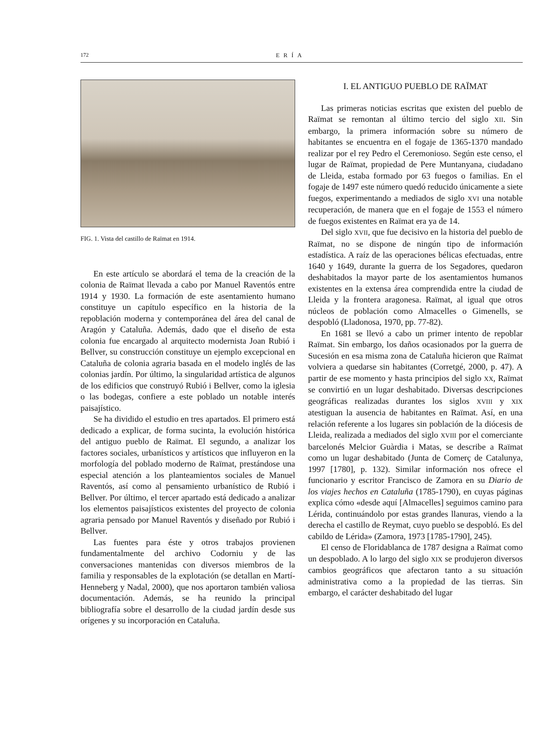172 ERÍA
FIG. 1. Vista del castillo de Raïmat en 1914.
En este artículo se abordará el tema de la creación de la colonia de Raïmat llevada a cabo por Manuel Raventós entre 1914 y 1930. La formación de este asentamiento humano constituye un capítulo específico en la historia de la repoblación moderna y contemporánea del área del canal de Aragón y Cataluña. Además, dado que el diseño de esta colonia fue encargado al arquitecto modernista Joan Rubió i Bellver, su construcción constituye un ejemplo excepcional en Cataluña de colonia agraria basada en el modelo inglés de las colonias jardín. Por último, la singularidad artística de algunos de los edificios que construyó Rubió i Bellver, como la iglesia o las bodegas, confiere a este poblado un notable interés paisajístico.
Se ha dividido el estudio en tres apartados. El primero está dedicado a explicar, de forma sucinta, la evolución histórica del antiguo pueblo de Raïmat. El segundo, a analizar los factores sociales, urbanísticos y artísticos que influyeron en la morfología del poblado moderno de Raïmat, prestándose una especial atención a los planteamientos sociales de Manuel Raventós, así como al pensamiento urbanístico de Rubió i Bellver. Por último, el tercer apartado está dedicado a analizar los elementos paisajísticos existentes del proyecto de colonia agraria pensado por Manuel Raventós y diseñado por Rubió i Bellver.
Las fuentes para éste y otros trabajos provienen fundamentalmente del archivo Codorniu y de las conversaciones mantenidas con diversos miembros de la familia y responsables de la explotación (se detallan en Martí-Henneberg y Nadal, 2000), que nos aportaron también valiosa documentación. Además, se ha reunido la principal bibliografía sobre el desarrollo de la ciudad jardín desde sus orígenes y su incorporación en Cataluña.
I. EL ANTIGUO PUEBLO DE RAÏMAT
Las primeras noticias escritas que existen del pueblo de Raïmat se remontan al último tercio del siglo XII. Sin embargo, la primera información sobre su número de habitantes se encuentra en el fogaje de 1365-1370 mandado realizar por el rey Pedro el Ceremonioso. Según este censo, el lugar de Raïmat, propiedad de Pere Muntanyana, ciudadano de Lleida, estaba formado por 63 fuegos o familias. En el fogaje de 1497 este número quedó reducido únicamente a siete fuegos, experimentando a mediados de siglo XVI una notable recuperación, de manera que en el fogaje de 1553 el número de fuegos existentes en Raïmat era ya de 14.
Del siglo XVII, que fue decisivo en la historia del pueblo de Raïmat, no se dispone de ningún tipo de información estadística. A raíz de las operaciones bélicas efectuadas, entre 1640 y 1649, durante la guerra de los Segadores, quedaron deshabitados la mayor parte de los asentamientos humanos existentes en la extensa área comprendida entre la ciudad de Lleida y la frontera aragonesa. Raïmat, al igual que otros núcleos de población como Almacelles o Gimenells, se despobló (Lladonosa, 1970, pp. 77-82).
En 1681 se llevó a cabo un primer intento de repoblar Raïmat. Sin embargo, los daños ocasionados por la guerra de Sucesión en esa misma zona de Cataluña hicieron que Raïmat volviera a quedarse sin habitantes (Corretgé, 2000, p. 47). A partir de ese momento y hasta principios del siglo XX, Raïmat se convirtió en un lugar deshabitado. Diversas descripciones geográficas realizadas durantes los siglos XVIII y XIX atestiguan la ausencia de habitantes en Raïmat. Así, en una relación referente a los lugares sin población de la diócesis de Lleida, realizada a mediados del siglo XVIII por el comerciante barcelonés Melcior Guàrdia i Matas, se describe a Raïmat como un lugar deshabitado (Junta de Comerç de Catalunya, 1997 [1780], p. 132). Similar información nos ofrece el funcionario y escritor Francisco de Zamora en su Diario de los viajes hechos en Cataluña (1785-1790), en cuyas páginas explica cómo «desde aquí [Almacelles] seguimos camino para Lérida, continuándolo por estas grandes llanuras, viendo a la derecha el castillo de Reymat, cuyo pueblo se despobló. Es del cabildo de Lérida» (Zamora, 1973 [1785-1790], 245).
El censo de Floridablanca de 1787 designa a Raïmat como un despoblado. A lo largo del siglo XIX se produjeron diversos cambios geográficos que afectaron tanto a su situación administrativa como a la propiedad de las tierras. Sin embargo, el carácter deshabitado del lugar